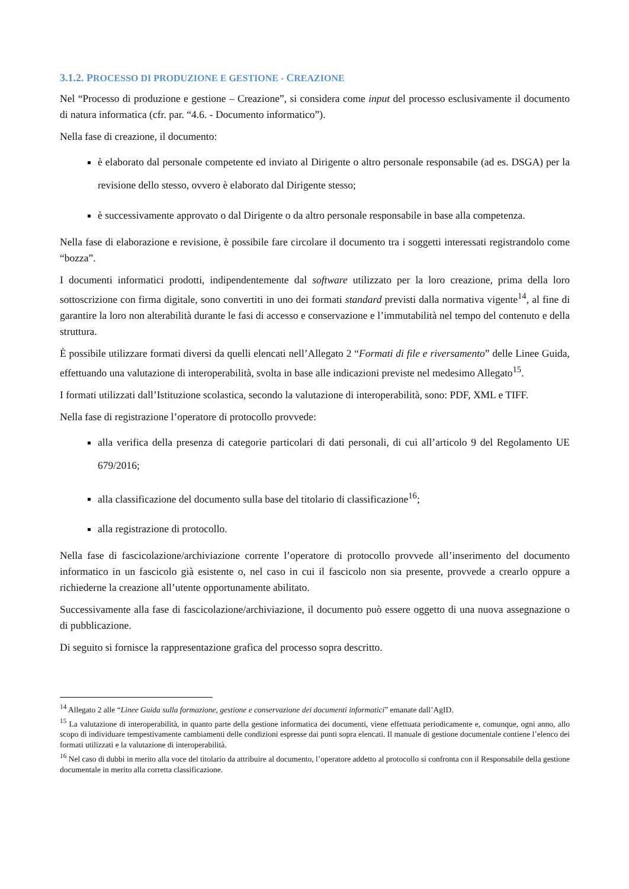3.1.2. PROCESSO DI PRODUZIONE E GESTIONE - CREAZIONE
Nel “Processo di produzione e gestione – Creazione”, si considera come input del processo esclusivamente il documento di natura informatica (cfr. par. “4.6. - Documento informatico”).
Nella fase di creazione, il documento:
è elaborato dal personale competente ed inviato al Dirigente o altro personale responsabile (ad es. DSGA) per la revisione dello stesso, ovvero è elaborato dal Dirigente stesso;
è successivamente approvato o dal Dirigente o da altro personale responsabile in base alla competenza.
Nella fase di elaborazione e revisione, è possibile fare circolare il documento tra i soggetti interessati registrandolo come “bozza”.
I documenti informatici prodotti, indipendentemente dal software utilizzato per la loro creazione, prima della loro sottoscrizione con firma digitale, sono convertiti in uno dei formati standard previsti dalla normativa vigente<sup>14</sup>, al fine di garantire la loro non alterabilità durante le fasi di accesso e conservazione e l’immutabilità nel tempo del contenuto e della struttura.
È possibile utilizzare formati diversi da quelli elencati nell’Allegato 2 “Formati di file e riversamento” delle Linee Guida, effettuando una valutazione di interoperabilità, svolta in base alle indicazioni previste nel medesimo Allegato<sup>15</sup>.
I formati utilizzati dall’Istituzione scolastica, secondo la valutazione di interoperabilità, sono: PDF, XML e TIFF.
Nella fase di registrazione l’operatore di protocollo provvede:
alla verifica della presenza di categorie particolari di dati personali, di cui all’articolo 9 del Regolamento UE 679/2016;
alla classificazione del documento sulla base del titolario di classificazione<sup>16</sup>;
alla registrazione di protocollo.
Nella fase di fascicolazione/archiviazione corrente l’operatore di protocollo provvede all’inserimento del documento informatico in un fascicolo già esistente o, nel caso in cui il fascicolo non sia presente, provvede a crearlo oppure a richiederne la creazione all’utente opportunamente abilitato.
Successivamente alla fase di fascicolazione/archiviazione, il documento può essere oggetto di una nuova assegnazione o di pubblicazione.
Di seguito si fornisce la rappresentazione grafica del processo sopra descritto.
<sup>14</sup> Allegato 2 alle “Linee Guida sulla formazione, gestione e conservazione dei documenti informatici” emanate dall’AgID.
<sup>15</sup> La valutazione di interoperabilità, in quanto parte della gestione informatica dei documenti, viene effettuata periodicamente e, comunque, ogni anno, allo scopo di individuare tempestivamente cambiamenti delle condizioni espresse dai punti sopra elencati. Il manuale di gestione documentale contiene l’elenco dei formati utilizzati e la valutazione di interoperabilità.
<sup>16</sup> Nel caso di dubbi in merito alla voce del titolario da attribuire al documento, l’operatore addetto al protocollo si confronta con il Responsabile della gestione documentale in merito alla corretta classificazione.